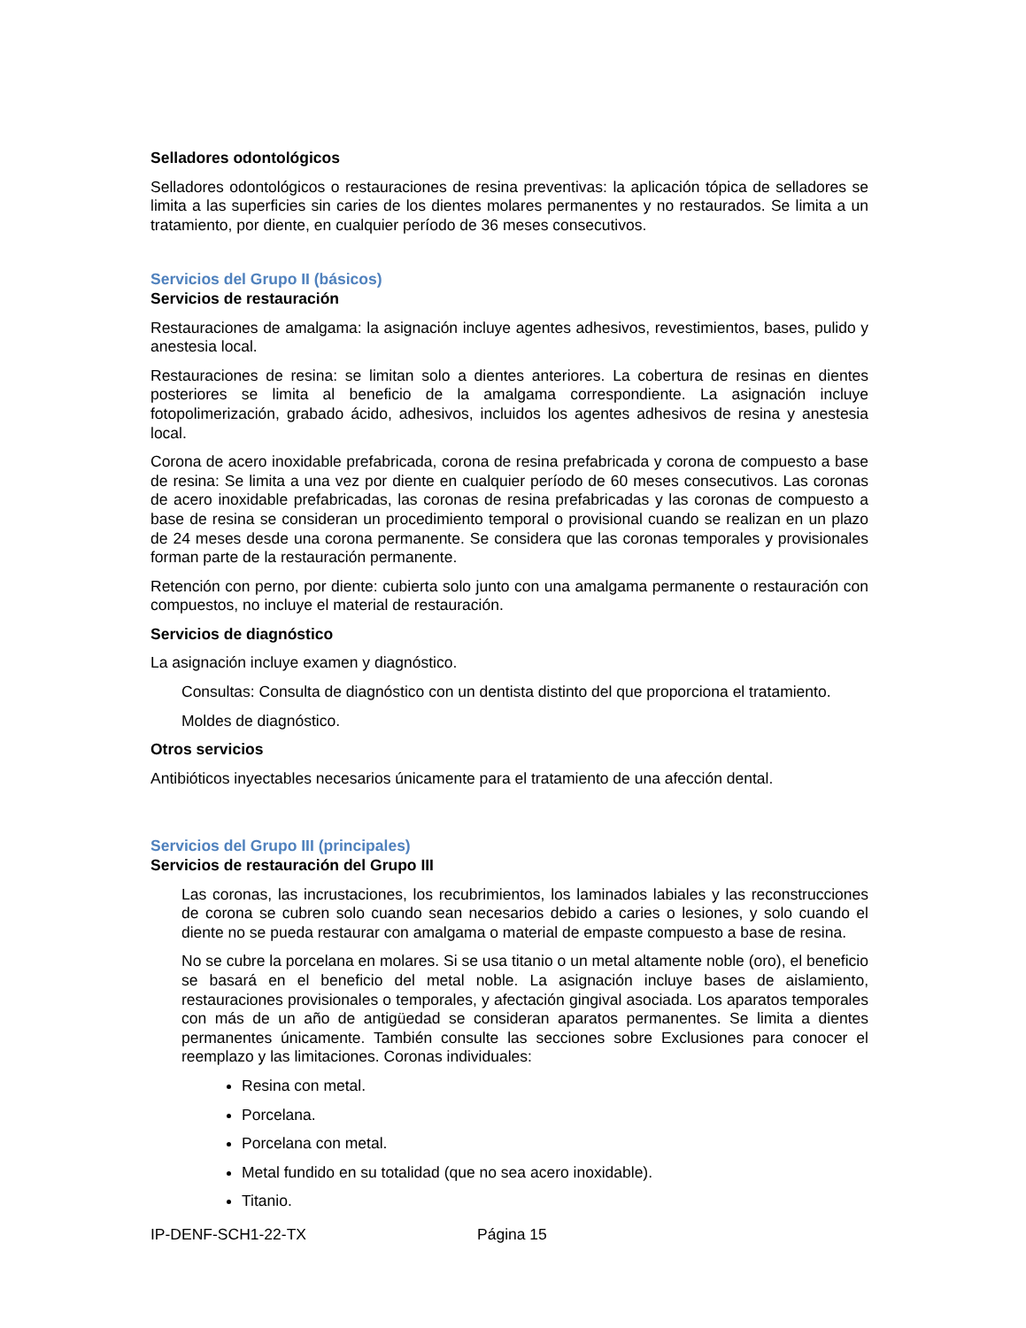Selladores odontológicos
Selladores odontológicos o restauraciones de resina preventivas: la aplicación tópica de selladores se limita a las superficies sin caries de los dientes molares permanentes y no restaurados. Se limita a un tratamiento, por diente, en cualquier período de 36 meses consecutivos.
Servicios del Grupo II (básicos)
Servicios de restauración
Restauraciones de amalgama: la asignación incluye agentes adhesivos, revestimientos, bases, pulido y anestesia local.
Restauraciones de resina: se limitan solo a dientes anteriores. La cobertura de resinas en dientes posteriores se limita al beneficio de la amalgama correspondiente. La asignación incluye fotopolimerización, grabado ácido, adhesivos, incluidos los agentes adhesivos de resina y anestesia local.
Corona de acero inoxidable prefabricada, corona de resina prefabricada y corona de compuesto a base de resina: Se limita a una vez por diente en cualquier período de 60 meses consecutivos. Las coronas de acero inoxidable prefabricadas, las coronas de resina prefabricadas y las coronas de compuesto a base de resina se consideran un procedimiento temporal o provisional cuando se realizan en un plazo de 24 meses desde una corona permanente. Se considera que las coronas temporales y provisionales forman parte de la restauración permanente.
Retención con perno, por diente: cubierta solo junto con una amalgama permanente o restauración con compuestos, no incluye el material de restauración.
Servicios de diagnóstico
La asignación incluye examen y diagnóstico.
Consultas: Consulta de diagnóstico con un dentista distinto del que proporciona el tratamiento.
Moldes de diagnóstico.
Otros servicios
Antibióticos inyectables necesarios únicamente para el tratamiento de una afección dental.
Servicios del Grupo III (principales)
Servicios de restauración del Grupo III
Las coronas, las incrustaciones, los recubrimientos, los laminados labiales y las reconstrucciones de corona se cubren solo cuando sean necesarios debido a caries o lesiones, y solo cuando el diente no se pueda restaurar con amalgama o material de empaste compuesto a base de resina.
No se cubre la porcelana en molares. Si se usa titanio o un metal altamente noble (oro), el beneficio se basará en el beneficio del metal noble. La asignación incluye bases de aislamiento, restauraciones provisionales o temporales, y afectación gingival asociada. Los aparatos temporales con más de un año de antigüedad se consideran aparatos permanentes. Se limita a dientes permanentes únicamente. También consulte las secciones sobre Exclusiones para conocer el reemplazo y las limitaciones. Coronas individuales:
Resina con metal.
Porcelana.
Porcelana con metal.
Metal fundido en su totalidad (que no sea acero inoxidable).
Titanio.
IP-DENF-SCH1-22-TX Página 15